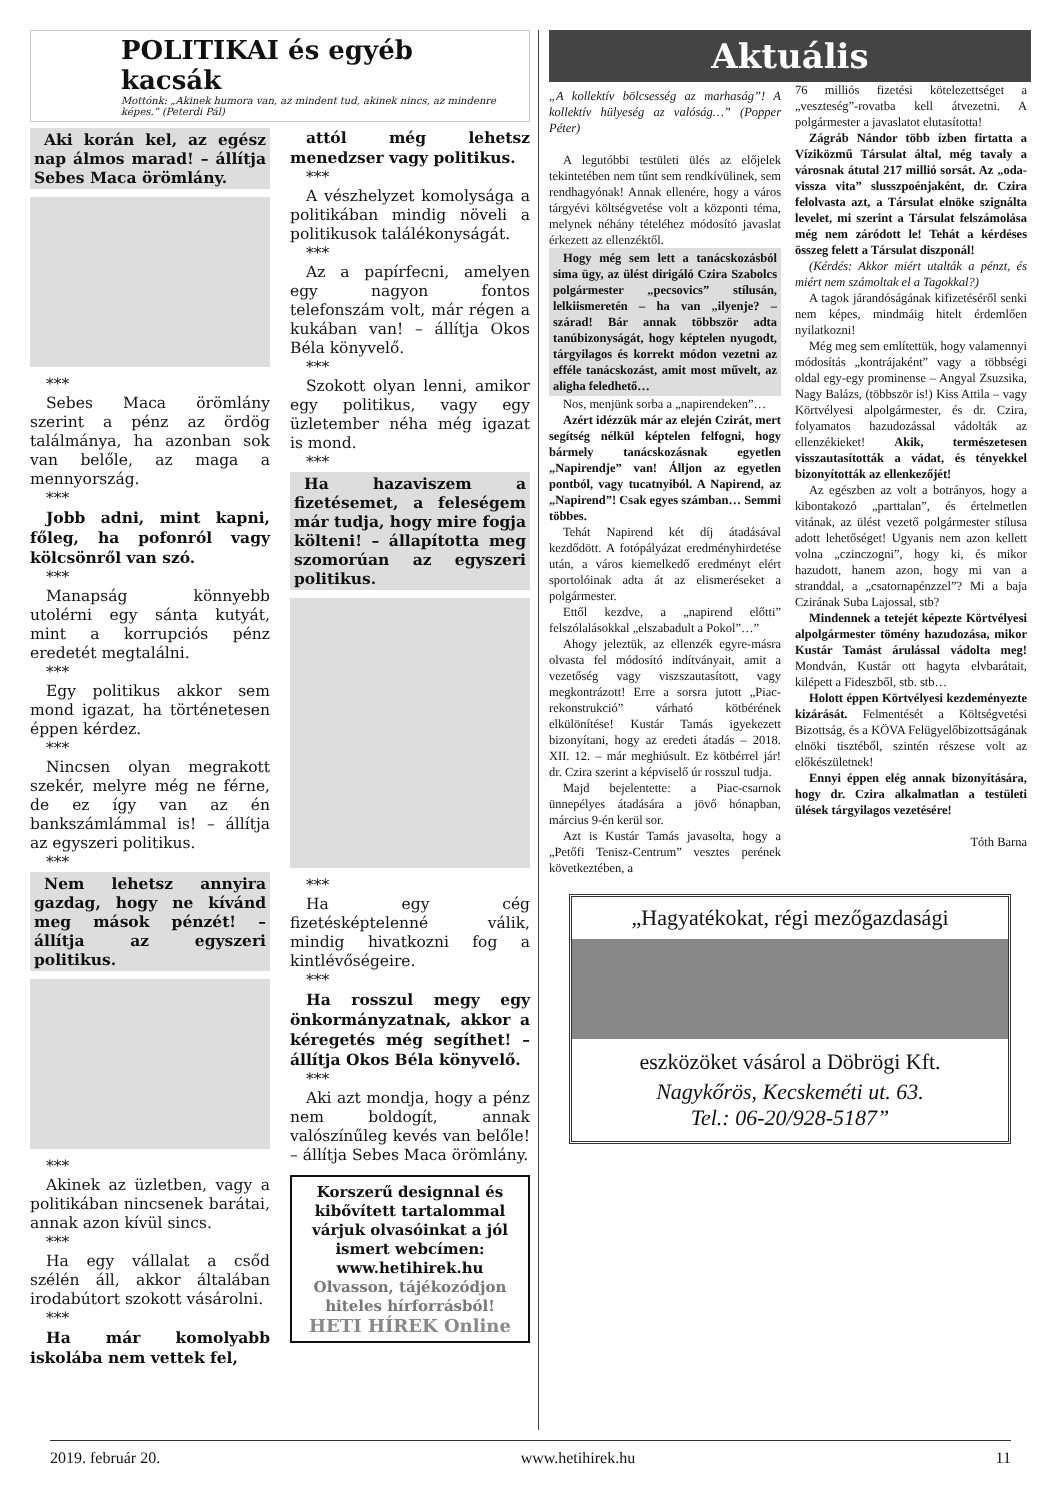POLITIKAI és egyéb kacsák
Mottónk: „Akinek humora van, az mindent tud, akinek nincs, az mindenre képes.” (Peterdi Pál)
Aki korán kel, az egész nap álmos marad! – állítja Sebes Maca örömlány.
***
Sebes Maca örömlány szerint a pénz az ördög találmánya, ha azonban sok van belőle, az maga a mennyország.
***
Jobb adni, mint kapni, főleg, ha pofonról vagy kölcsönről van szó.
***
Manapság könnyebb utolérni egy sánta kutyát, mint a korrupciós pénz eredetét megtalálni.
***
Egy politikus akkor sem mond igazat, ha történetesen éppen kérdez.
***
Nincsen olyan megrakott szekér, melyre még ne férne, de ez így van az én bankszámlámmal is! – állítja az egyszeri politikus.
***
Nem lehetsz annyira gazdag, hogy ne kívánd meg mások pénzét! – állítja az egyszeri politikus.
***
Akinek az üzletben, vagy a politikában nincsenek barátai, annak azon kívül sincs.
***
Ha egy vállalat a csőd szélén áll, akkor általában irodabútort szokott vásárolni.
***
Ha már komolyabb iskolába nem vettek fel,
attól még lehetsz menedzser vagy politikus.
***
A vészhelyzet komolysága a politikában mindig növeli a politikusok találékonyságát.
***
Az a papírfecni, amelyen egy nagyon fontos telefonszám volt, már régen a kukában van! – állítja Okos Béla könyvelő.
***
Szokott olyan lenni, amikor egy politikus, vagy egy üzletember néha még igazat is mond.
***
Ha hazaviszem a fizetésemet, a feleségem már tudja, hogy mire fogja költeni! – állapította meg szomorúan az egyszeri politikus.
***
Ha egy cég fizetésképtelenné válik, mindig hivatkozni fog a kintlévőségeire.
***
Ha rosszul megy egy önkormányzatnak, akkor a kéregetés még segíthet! – állítja Okos Béla könyvelő.
***
Aki azt mondja, hogy a pénz nem boldogít, annak valószínűleg kevés van belőle! – állítja Sebes Maca örömlány.
Korszerű designnal és kibővített tartalommal várjuk olvasóinkat a jól ismert webcímen: www.hetihirek.hu
Olvasson, tájékozódjon hiteles hírforrásból!
HETI HÍREK Online
Aktuális
„A kollektív bölcsesség az marhaság”! A kollektív hülyeség az valóság…” (Popper Péter)
A legutóbbi testületi ülés az előjelek tekintetében nem tűnt sem rendkívülinek, sem rendhagyónak! Annak ellenére, hogy a város tárgyévi költségvetése volt a központi téma, melynek néhány tételéhez módosító javaslat érkezett az ellenzéktől.
Hogy még sem lett a tanácskozásból sima ügy, az ülést dirigáló Czira Szabolcs polgármester „pecsovics” stílusán, lelkiismeretén – ha van „ilyenje? – szárad! Bár annak többször adta tanúbizonyságát, hogy képtelen nyugodt, tárgyilagos és korrekt módon vezetni az efféle tanácskozást, amit most művelt, az aligha feledhető…
Nos, menjünk sorba a „napirendeken”…
Azért idézzük már az elején Czirát, mert segítség nélkül képtelen felfogni, hogy bármely tanácskozásnak egyetlen „Napirendje” van! Álljon az egyetlen pontból, vagy tucatnyiból. A Napirend, az „Napirend”! Csak egyes számban… Semmi többes.
Tehát Napirend két díj átadásával kezdődött. A fotópályázat eredményhirdetése után, a város kiemelkedő eredményt elért sportolóinak adta át az elismeréseket a polgármester.
Ettől kezdve, a „napirend előtti” felszólalásokkal „elszabadult a Pokol”…”
Ahogy jeleztük, az ellenzék egyre-másra olvasta fel módosító indítványait, amit a vezetőség vagy viszszautasított, vagy megkontrázott! Erre a sorsra jutott „Piac-rekonstrukció” várható kötbérének elkülönítése! Kustár Tamás igyekezett bizonyítani, hogy az eredeti átadás – 2018. XII. 12. – már meghiúsult. Ez kötbérrel jár! dr. Czira szerint a képviselő úr rosszul tudja.
Majd bejelentette: a Piac-csarnok ünnepélyes átadására a jövő hónapban, március 9-én kerül sor.
Azt is Kustár Tamás javasolta, hogy a „Petőfi Tenisz-Centrum” vesztes perének következtében, a
76 milliós fizetési kötelezettséget a „veszteség”-rovatba kell átvezetni. A polgármester a javaslatot elutasította!
Zágráb Nándor több ízben firtatta a Víziközmű Társulat által, még tavaly a városnak átutal 217 millió sorsát. Az „oda-vissza vita” slusszpoénjaként, dr. Czira felolvasta azt, a Társulat elnöke szignálta levelet, mi szerint a Társulat felszámolása még nem záródott le! Tehát a kérdéses összeg felett a Társulat diszponál!
(Kérdés: Akkor miért utalták a pénzt, és miért nem számoltak el a Tagokkal?)
A tagok járandóságának kifizetéséről senki nem képes, mindmáig hitelt érdemlően nyilatkozni!
Még meg sem említettük, hogy valamennyi módosítás „kontrájaként” vagy a többségi oldal egy-egy prominense – Angyal Zsuzsika, Nagy Balázs, (többször is!) Kiss Attila – vagy Körtvélyesi alpolgármester, és dr. Czira, folyamatos hazudozással vádolták az ellenzékieket! Akik, természetesen visszautasították a vádat, és tényekkel bizonyították az ellenkezőjét!
Az egészben az volt a botrányos, hogy a kibontakozó „parttalan”, és értelmetlen vitának, az ülést vezető polgármester stílusa adott lehetőséget! Ugyanis nem azon kellett volna „czinczogni”, hogy ki, és mikor hazudott, hanem azon, hogy mi van a stranddal, a „csatornapénzzel”? Mi a baja Czirának Suba Lajossal, stb?
Mindennek a tetejét képezte Körtvélyesi alpolgármester tömény hazudozása, mikor Kustár Tamást árulással vádolta meg! Mondván, Kustár ott hagyta elvbarátait, kilépett a Fideszből, stb. stb…
Holott éppen Körtvélyesi kezdeményezte kizárását. Felmentését a Költségvetési Bizottság, és a KÖVA Felügyelőbizottságának elnöki tisztéből, szintén részese volt az előkészületnek!
Ennyi éppen elég annak bizonyítására, hogy dr. Czira alkalmatlan a testületi ülések tárgyilagos vezetésére!
Tóth Barna
„Hagyatékokat, régi mezőgazdasági
eszközöket vásárol a Döbrögi Kft.
Nagykőrös, Kecskeméti ut. 63.
Tel.: 06-20/928-5187”
2019. február 20. www.hetihirek.hu 11